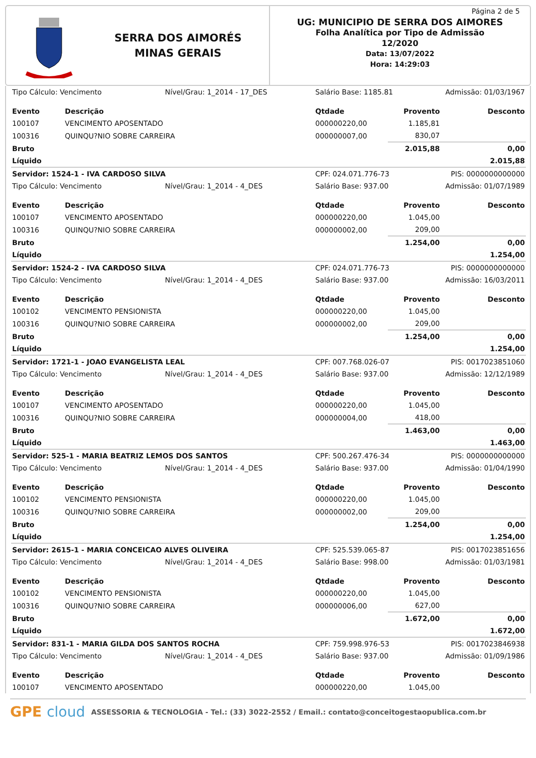SERRA DOS AIMORÉS
MINAS GERAIS
Página 2 de 5
UG: MUNICIPIO DE SERRA DOS AIMORES
Folha Analítica por Tipo de Admissão
12/2020
Data: 13/07/2022
Hora: 14:29:03
| Tipo Cálculo: Vencimento | | Nível/Grau: 1_2014 - 17_DES | Salário Base: 1185.81 | | Admissão: 01/03/1967 |
| Evento | Descrição | | Qtdade | Provento | Desconto |
| 100107 | VENCIMENTO APOSENTADO | | 000000220,00 | 1.185,81 | |
| 100316 | QUINQU?NIO SOBRE CARREIRA | | 000000007,00 | 830,07 | |
| Bruto | | | | 2.015,88 | 0,00 |
| Líquido | | | | | 2.015,88 |
| Servidor: 1524-1 - IVA CARDOSO SILVA | | | CPF: 024.071.776-73 | | PIS: 0000000000000 |
| Tipo Cálculo: Vencimento | | Nível/Grau: 1_2014 - 4_DES | Salário Base: 937.00 | | Admissão: 01/07/1989 |
| Evento | Descrição | | Qtdade | Provento | Desconto |
| 100107 | VENCIMENTO APOSENTADO | | 000000220,00 | 1.045,00 | |
| 100316 | QUINQU?NIO SOBRE CARREIRA | | 000000002,00 | 209,00 | |
| Bruto | | | | 1.254,00 | 0,00 |
| Líquido | | | | | 1.254,00 |
| Servidor: 1524-2 - IVA CARDOSO SILVA | | | CPF: 024.071.776-73 | | PIS: 0000000000000 |
| Tipo Cálculo: Vencimento | | Nível/Grau: 1_2014 - 4_DES | Salário Base: 937.00 | | Admissão: 16/03/2011 |
| Evento | Descrição | | Qtdade | Provento | Desconto |
| 100102 | VENCIMENTO PENSIONISTA | | 000000220,00 | 1.045,00 | |
| 100316 | QUINQU?NIO SOBRE CARREIRA | | 000000002,00 | 209,00 | |
| Bruto | | | | 1.254,00 | 0,00 |
| Líquido | | | | | 1.254,00 |
| Servidor: 1721-1 - JOAO EVANGELISTA LEAL | | | CPF: 007.768.026-07 | | PIS: 0017023851060 |
| Tipo Cálculo: Vencimento | | Nível/Grau: 1_2014 - 4_DES | Salário Base: 937.00 | | Admissão: 12/12/1989 |
| Evento | Descrição | | Qtdade | Provento | Desconto |
| 100107 | VENCIMENTO APOSENTADO | | 000000220,00 | 1.045,00 | |
| 100316 | QUINQU?NIO SOBRE CARREIRA | | 000000004,00 | 418,00 | |
| Bruto | | | | 1.463,00 | 0,00 |
| Líquido | | | | | 1.463,00 |
| Servidor: 525-1 - MARIA BEATRIZ LEMOS DOS SANTOS | | | CPF: 500.267.476-34 | | PIS: 0000000000000 |
| Tipo Cálculo: Vencimento | | Nível/Grau: 1_2014 - 4_DES | Salário Base: 937.00 | | Admissão: 01/04/1990 |
| Evento | Descrição | | Qtdade | Provento | Desconto |
| 100102 | VENCIMENTO PENSIONISTA | | 000000220,00 | 1.045,00 | |
| 100316 | QUINQU?NIO SOBRE CARREIRA | | 000000002,00 | 209,00 | |
| Bruto | | | | 1.254,00 | 0,00 |
| Líquido | | | | | 1.254,00 |
| Servidor: 2615-1 - MARIA CONCEICAO ALVES OLIVEIRA | | | CPF: 525.539.065-87 | | PIS: 0017023851656 |
| Tipo Cálculo: Vencimento | | Nível/Grau: 1_2014 - 4_DES | Salário Base: 998.00 | | Admissão: 01/03/1981 |
| Evento | Descrição | | Qtdade | Provento | Desconto |
| 100102 | VENCIMENTO PENSIONISTA | | 000000220,00 | 1.045,00 | |
| 100316 | QUINQU?NIO SOBRE CARREIRA | | 000000006,00 | 627,00 | |
| Bruto | | | | 1.672,00 | 0,00 |
| Líquido | | | | | 1.672,00 |
| Servidor: 831-1 - MARIA GILDA DOS SANTOS ROCHA | | | CPF: 759.998.976-53 | | PIS: 0017023846938 |
| Tipo Cálculo: Vencimento | | Nível/Grau: 1_2014 - 4_DES | Salário Base: 937.00 | | Admissão: 01/09/1986 |
| Evento | Descrição | | Qtdade | Provento | Desconto |
| 100107 | VENCIMENTO APOSENTADO | | 000000220,00 | 1.045,00 | |
GPE cloud
ASSESSORIA & TECNOLOGIA - Tel.: (33) 3022-2552 / Email.: contato@conceitogestaopublica.com.br